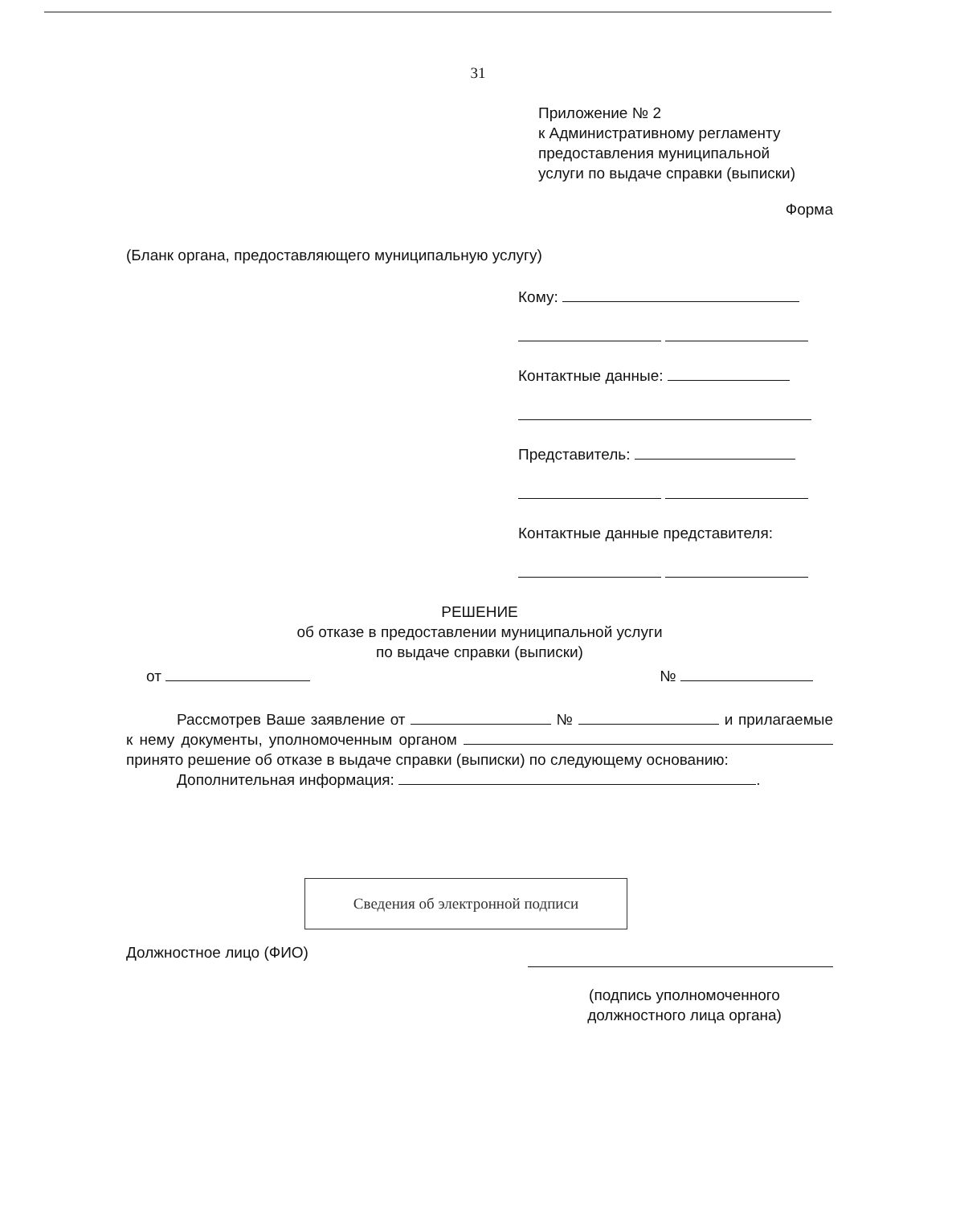31
Приложение № 2
к Административному регламенту
предоставления муниципальной
услуги по выдаче справки (выписки)
Форма
(Бланк органа, предоставляющего муниципальную услугу)
Кому:
Контактные данные:
Представитель:
Контактные данные представителя:
РЕШЕНИЕ
об отказе в предоставлении муниципальной услуги
по выдаче справки (выписки)
от №
Рассмотрев Ваше заявление от № и прилагаемые к нему документы, уполномоченным органом принято решение об отказе в выдаче справки (выписки) по следующему основанию:
Дополнительная информация: .
Сведения об электронной подписи
Должностное лицо (ФИО)
(подпись уполномоченного должностного лица органа)